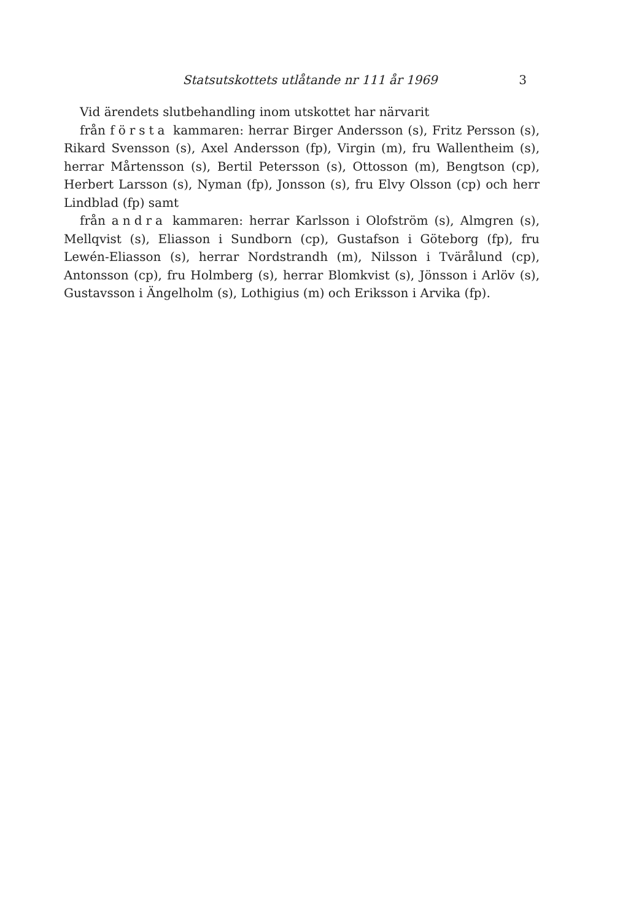Statsutskottets utlåtande nr 111 år 1969 3
Vid ärendets slutbehandling inom utskottet har närvarit
från första kammaren: herrar Birger Andersson (s), Fritz Persson (s), Rikard Svensson (s), Axel Andersson (fp), Virgin (m), fru Wallentheim (s), herrar Mårtensson (s), Bertil Petersson (s), Ottosson (m), Bengtson (cp), Herbert Larsson (s), Nyman (fp), Jonsson (s), fru Elvy Olsson (cp) och herr Lindblad (fp) samt
från andra kammaren: herrar Karlsson i Olofström (s), Almgren (s), Mellqvist (s), Eliasson i Sundborn (cp), Gustafson i Göteborg (fp), fru Lewén-Eliasson (s), herrar Nordstrandh (m), Nilsson i Tvärålund (cp), Antonsson (cp), fru Holmberg (s), herrar Blomkvist (s), Jönsson i Arlöv (s), Gustavsson i Ängelholm (s), Lothigius (m) och Eriksson i Arvika (fp).